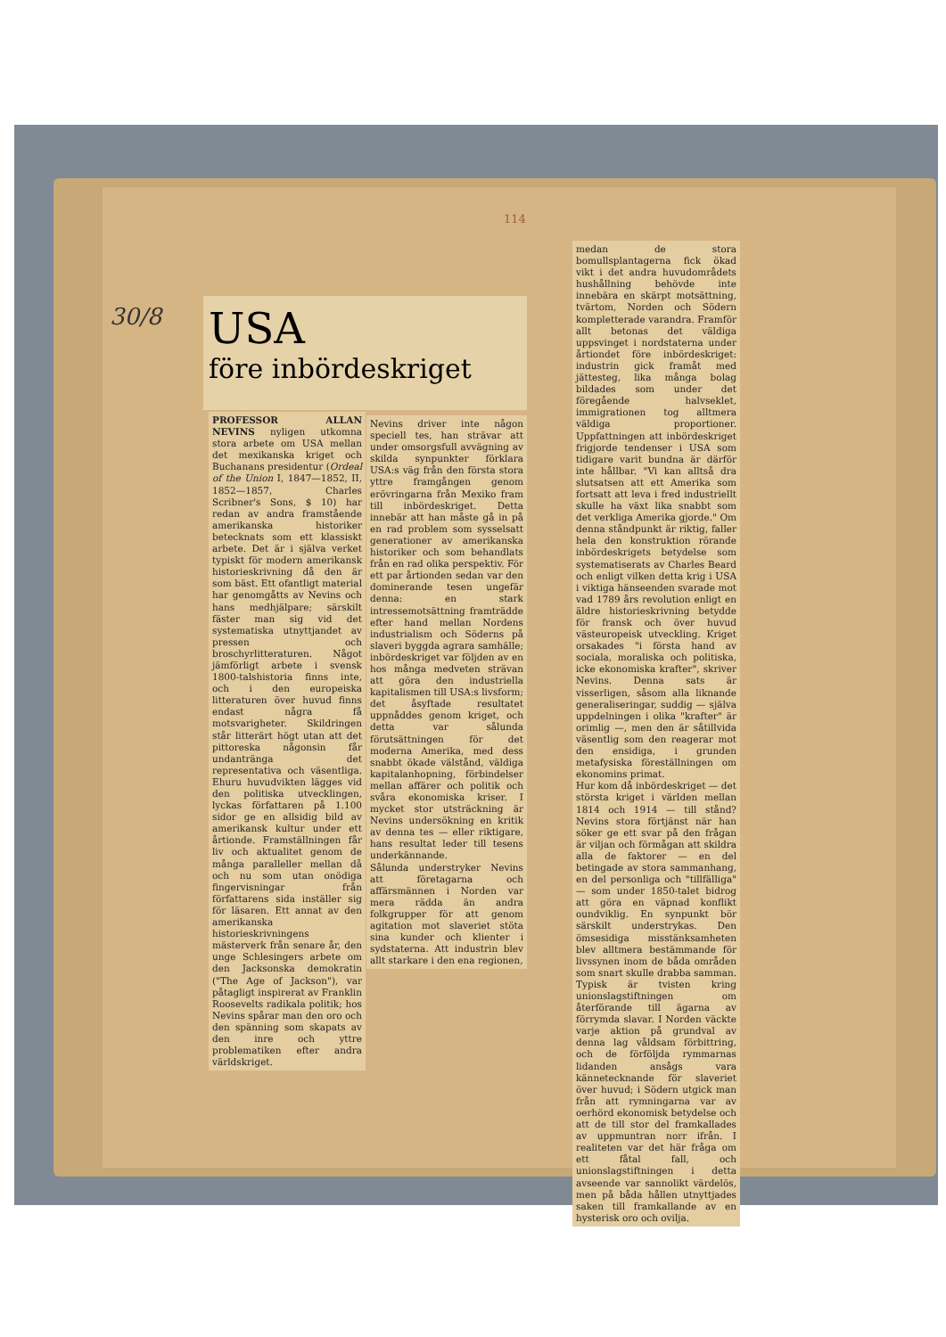114
30/8
USA
före inbördeskriget
PROFESSOR ALLAN NEVINS nyligen utkomna stora arbete om USA mellan det mexikanska kriget och Buchanans presidentur (Ordeal of the Union I, 1847—1852, II, 1852—1857, Charles Scribner's Sons, $ 10) har redan av andra framstående amerikanska historiker betecknats som ett klassiskt arbete. Det är i själva verket typiskt för modern amerikansk historieskrivning då den är som bäst. Ett ofantligt material har genomgåtts av Nevins och hans medhjälpare; särskilt fäster man sig vid det systematiska utnyttjandet av pressen och broschyrlitteraturen. Något jämförligt arbete i svensk 1800-talshistoria finns inte, och i den europeiska litteraturen över huvud finns endast några få motsvarigheter. Skildringen står litterärt högt utan att det pittoreska någonsin får undantränga det representativa och väsentliga. Ehuru huvudvikten lägges vid den politiska utvecklingen, lyckas författaren på 1.100 sidor ge en allsidig bild av amerikansk kultur under ett årtionde. Framställningen får liv och aktualitet genom de många paralleller mellan då och nu som utan onödiga fingervisningar från författarens sida inställer sig för läsaren. Ett annat av den amerikanska historieskrivningens mästerverk från senare år, den unge Schlesingers arbete om den Jacksonska demokratin ("The Age of Jackson"), var påtagligt inspirerat av Franklin Roosevelts radikala politik; hos Nevins spårar man den oro och den spänning som skapats av den inre och yttre problematiken efter andra världskriget.
Nevins driver inte någon speciell tes, han strävar att under omsorgsfull avvägning av skilda synpunkter förklara USA:s väg från den första stora yttre framgången genom erövringarna från Mexiko fram till inbördeskriget. Detta innebär att han måste gå in på en rad problem som sysselsatt generationer av amerikanska historiker och som behandlats från en rad olika perspektiv. För ett par årtionden sedan var den dominerande tesen ungefär denna: en stark intressemotsättning framträdde efter hand mellan Nordens industrialism och Söderns på slaveri byggda agrara samhälle; inbördeskriget var följden av en hos många medveten strävan att göra den industriella kapitalismen till USA:s livsform; det åsyftade resultatet uppnåddes genom kriget, och detta var sålunda förutsättningen för det moderna Amerika, med dess snabbt ökade välstånd, väldiga kapitalanhopning, förbindelser mellan affärer och politik och svåra ekonomiska kriser. I mycket stor utsträckning är Nevins undersökning en kritik av denna tes — eller riktigare, hans resultat leder till tesens underkännande.
Sålunda understryker Nevins att företagarna och affärsmännen i Norden var mera rädda än andra folkgrupper för att genom agitation mot slaveriet stöta sina kunder och klienter i sydstaterna. Att industrin blev allt starkare i den ena regionen,
medan de stora bomullsplantagerna fick ökad vikt i det andra huvudområdets hushållning behövde inte innebära en skärpt motsättning, tvärtom, Norden och Södern kompletterade varandra. Framför allt betonas det väldiga uppsvinget i nordstaterna under årtiondet före inbördeskriget: industrin gick framåt med jättesteg, lika många bolag bildades som under det föregående halvseklet, immigrationen tog alltmera väldiga proportioner. Uppfattningen att inbördeskriget frigjorde tendenser i USA som tidigare varit bundna är därför inte hållbar. "Vi kan alltså dra slutsatsen att ett Amerika som fortsatt att leva i fred industriellt skulle ha växt lika snabbt som det verkliga Amerika gjorde." Om denna ståndpunkt är riktig, faller hela den konstruktion rörande inbördeskrigets betydelse som systematiserats av Charles Beard och enligt vilken detta krig i USA i viktiga hänseenden svarade mot vad 1789 års revolution enligt en äldre historieskrivning betydde för fransk och över huvud västeuropeisk utveckling. Kriget orsakades "i första hand av sociala, moraliska och politiska, icke ekonomiska krafter", skriver Nevins. Denna sats är visserligen, såsom alla liknande generaliseringar, suddig — själva uppdelningen i olika "krafter" är orimlig —, men den är såtillvida väsentlig som den reagerar mot den ensidiga, i grunden metafysiska föreställningen om ekonomins primat.
Hur kom då inbördeskriget — det största kriget i världen mellan 1814 och 1914 — till stånd? Nevins stora förtjänst när han söker ge ett svar på den frågan är viljan och förmågan att skildra alla de faktorer — en del betingade av stora sammanhang, en del personliga och "tillfälliga" — som under 1850-talet bidrog att göra en väpnad konflikt oundviklig. En synpunkt bör särskilt understrykas. Den ömsesidiga misstänksamheten blev alltmera bestämmande för livssynen inom de båda områden som snart skulle drabba samman. Typisk är tvisten kring unionslagstiftningen om återförande till ägarna av förrymda slavar. I Norden väckte varje aktion på grundval av denna lag våldsam förbittring, och de förföljda rymmarnas lidanden ansågs vara kännetecknande för slaveriet över huvud; i Södern utgick man från att rymningarna var av oerhörd ekonomisk betydelse och att de till stor del framkallades av uppmuntran norr ifrån. I realiteten var det här fråga om ett fåtal fall, och unionslagstiftningen i detta avseende var sannolikt värdelös, men på båda hållen utnyttjades saken till framkallande av en hysterisk oro och ovilja.